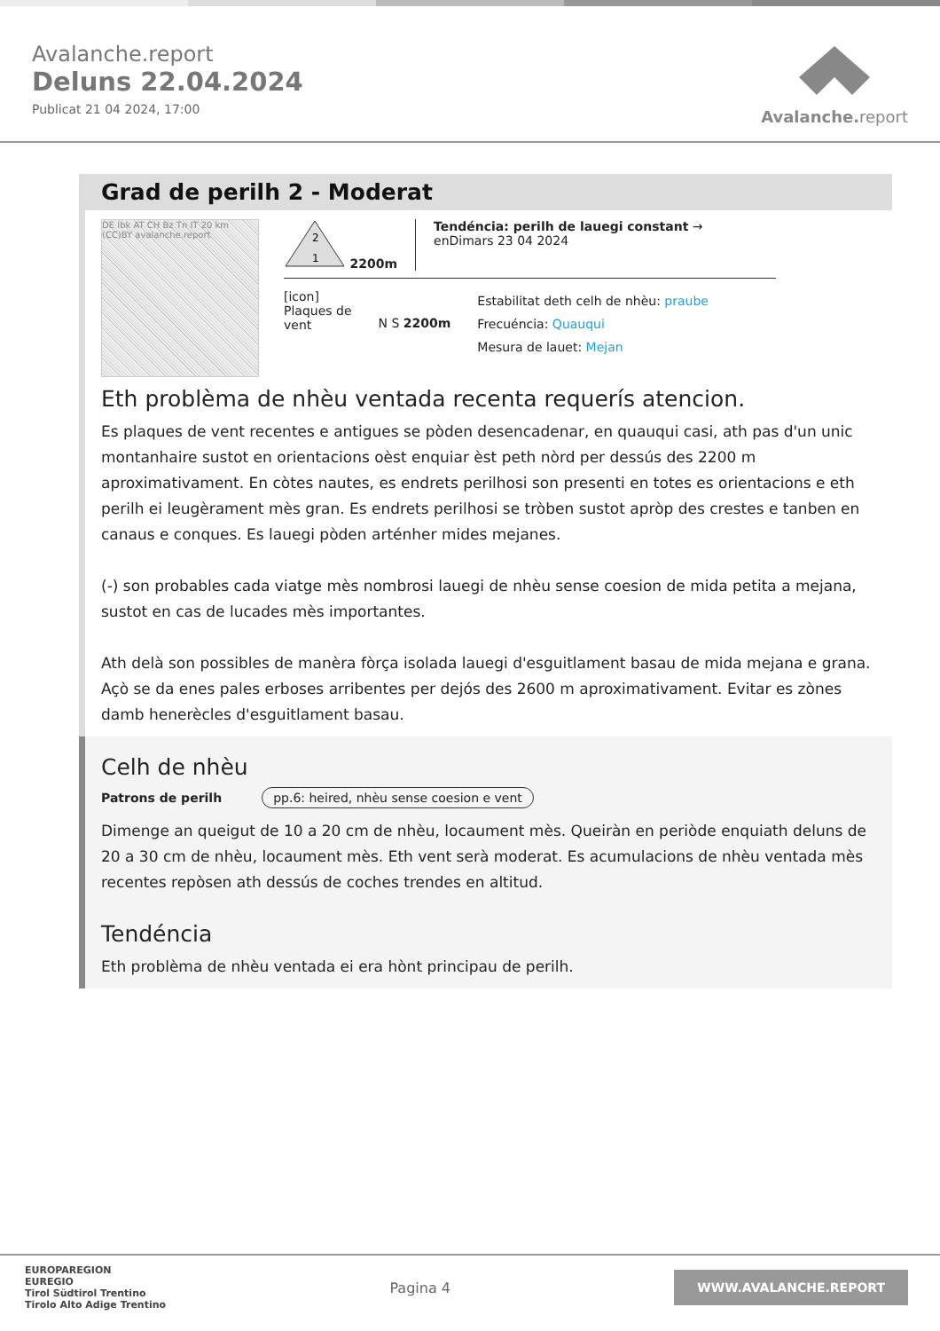Avalanche.report
Deluns 22.04.2024
Publicat 21 04 2024, 17:00
Avalanche. report
Grad de perilh 2 - Moderat
DE Ibk AT CH Bz Tn IT 20 km (CC)BY avalanche.report
2
1
2200m
Tendéncia: perilh de lauegi constant →
enDimars 23 04 2024
[icon]
Plaques de
vent
N S 2200m
Estabilitat deth celh de nhèu: praube
Frecuéncia: Quauqui
Mesura de lauet: Mejan
Eth problèma de nhèu ventada recenta requerís atencion.
Es plaques de vent recentes e antigues se pòden desencadenar, en quauqui casi, ath pas d'un unic montanhaire sustot en orientacions oèst enquiar èst peth nòrd per dessús des 2200 m aproximativament. En còtes nautes, es endrets perilhosi son presenti en totes es orientacions e eth perilh ei leugèrament mès gran. Es endrets perilhosi se tròben sustot apròp des crestes e tanben en canaus e conques. Es lauegi pòden arténher mides mejanes.
(-) son probables cada viatge mès nombrosi lauegi de nhèu sense coesion de mida petita a mejana, sustot en cas de lucades mès importantes.
Ath delà son possibles de manèra fòrça isolada lauegi d'esguitlament basau de mida mejana e grana. Açò se da enes pales erboses arribentes per dejós des 2600 m aproximativament. Evitar es zònes damb henerècles d'esguitlament basau.
Celh de nhèu
Patrons de perilh pp.6: heired, nhèu sense coesion e vent
Dimenge an queigut de 10 a 20 cm de nhèu, locaument mès. Queiràn en periòde enquiath deluns de 20 a 30 cm de nhèu, locaument mès. Eth vent serà moderat. Es acumulacions de nhèu ventada mès recentes repòsen ath dessús de coches trendes en altitud.
Tendéncia
Eth problèma de nhèu ventada ei era hònt principau de perilh.
EUROPAREGION
EUREGIO
Tirol Südtirol Trentino
Tirolo Alto Adige Trentino
Pagina 4
WWW.AVALANCHE.REPORT